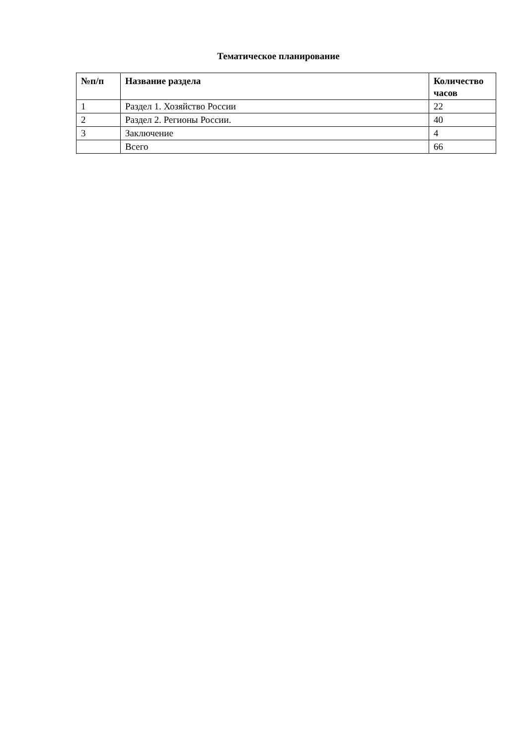Тематическое планирование
| №п/п | Название раздела | Количество часов |
| --- | --- | --- |
| 1 | Раздел 1. Хозяйство России | 22 |
| 2 | Раздел 2. Регионы России. | 40 |
| 3 | Заключение | 4 |
| | Всего | 66 |